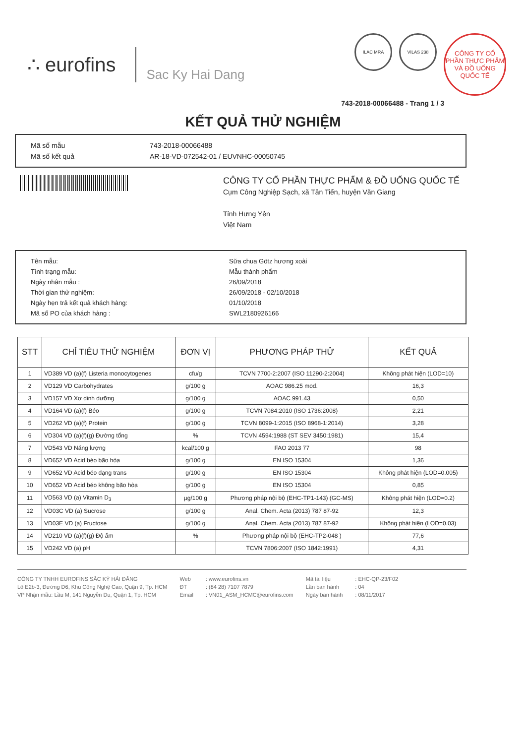∴ eurofins
Sac Ky Hai Dang
ILAC MRA VILAS 238
CÔNG TY CỔ PHẦN THỰC PHẨM VÀ ĐỒ UỐNG QUỐC TẾ
743-2018-00066488 - Trang 1 / 3
KẾT QUẢ THỬ NGHIỆM
Mã số mẫu 743-2018-00066488
Mã số kết quả AR-18-VD-072542-01 / EUVNHC-00050745
CÔNG TY CỔ PHẦN THỰC PHẨM & ĐỒ UỐNG QUỐC TẾ
Cụm Công Nghiệp Sạch, xã Tân Tiến, huyện Văn Giang
Tỉnh Hưng Yên
Việt Nam
Tên mẫu: Sữa chua Götz hương xoài
Tình trạng mẫu: Mẫu thành phẩm
Ngày nhận mẫu : 26/09/2018
Thời gian thử nghiệm: 26/09/2018 - 02/10/2018
Ngày hẹn trả kết quả khách hàng: 01/10/2018
Mã số PO của khách hàng : SWL2180926166
| STT | CHỈ TIÊU THỬ NGHIỆM | ĐƠN VỊ | PHƯƠNG PHÁP THỬ | KẾT QUẢ |
| --- | --- | --- | --- | --- |
| 1 | VD389 VD (a)(f) Listeria monocytogenes | cfu/g | TCVN 7700-2:2007 (ISO 11290-2:2004) | Không phát hiện (LOD=10) |
| 2 | VD129 VD Carbohydrates | g/100 g | AOAC 986.25 mod. | 16,3 |
| 3 | VD157 VD Xơ dinh dưỡng | g/100 g | AOAC 991.43 | 0,50 |
| 4 | VD164 VD (a)(f) Béo | g/100 g | TCVN 7084:2010 (ISO 1736:2008) | 2,21 |
| 5 | VD262 VD (a)(f) Protein | g/100 g | TCVN 8099-1:2015 (ISO 8968-1:2014) | 3,28 |
| 6 | VD304 VD (a)(f)(g) Đường tổng | % | TCVN 4594:1988 (ST SEV 3450:1981) | 15,4 |
| 7 | VD543 VD Năng lượng | kcal/100 g | FAO 2013 77 | 98 |
| 8 | VD652 VD Acid béo bão hòa | g/100 g | EN ISO 15304 | 1,36 |
| 9 | VD652 VD Acid béo dạng trans | g/100 g | EN ISO 15304 | Không phát hiện (LOD=0.005) |
| 10 | VD652 VD Acid béo không bão hòa | g/100 g | EN ISO 15304 | 0,85 |
| 11 | VD563 VD (a) Vitamin D<sub>3</sub> | µg/100 g | Phương pháp nội bộ (EHC-TP1-143) (GC-MS) | Không phát hiện (LOD=0.2) |
| 12 | VD03C VD (a) Sucrose | g/100 g | Anal. Chem. Acta (2013) 787 87-92 | 12,3 |
| 13 | VD03E VD (a) Fructose | g/100 g | Anal. Chem. Acta (2013) 787 87-92 | Không phát hiện (LOD=0.03) |
| 14 | VD210 VD (a)(f)(g) Độ ẩm | % | Phương pháp nội bộ (EHC-TP2-048 ) | 77,6 |
| 15 | VD242 VD (a) pH | | TCVN 7806:2007 (ISO 1842:1991) | 4,31 |
CÔNG TY TNHH EUROFINS SẮC KÝ HẢI ĐĂNG
Lô E2b-3, Đường D6, Khu Công Nghệ Cao, Quận 9, Tp. HCM
VP Nhận mẫu: Lầu M, 141 Nguyễn Du, Quận 1, Tp. HCM
Web
ĐT
Email
: www.eurofins.vn
: (84 28) 7107 7879
: VN01_ASM_HCMC@eurofins.com
Mã tài liệu
Lần ban hành
Ngày ban hành
: EHC-QP-23/F02
: 04
: 08/11/2017